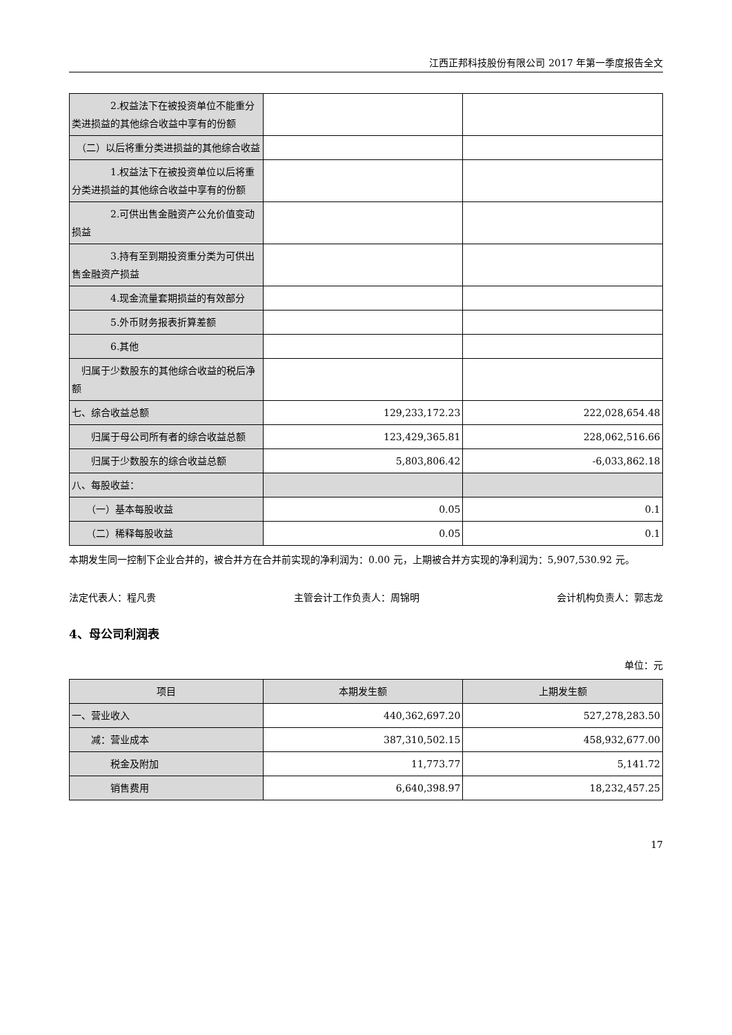江西正邦科技股份有限公司 2017 年第一季度报告全文
| 2.权益法下在被投资单位不能重分类进损益的其他综合收益中享有的份额 | | |
| （二）以后将重分类进损益的其他综合收益 | | |
| 1.权益法下在被投资单位以后将重分类进损益的其他综合收益中享有的份额 | | |
| 2.可供出售金融资产公允价值变动损益 | | |
| 3.持有至到期投资重分类为可供出售金融资产损益 | | |
| 4.现金流量套期损益的有效部分 | | |
| 5.外币财务报表折算差额 | | |
| 6.其他 | | |
| 归属于少数股东的其他综合收益的税后净额 | | |
| 七、综合收益总额 | 129,233,172.23 | 222,028,654.48 |
| 归属于母公司所有者的综合收益总额 | 123,429,365.81 | 228,062,516.66 |
| 归属于少数股东的综合收益总额 | 5,803,806.42 | -6,033,862.18 |
| 八、每股收益： | | |
| （一）基本每股收益 | 0.05 | 0.1 |
| （二）稀释每股收益 | 0.05 | 0.1 |
本期发生同一控制下企业合并的，被合并方在合并前实现的净利润为：0.00 元，上期被合并方实现的净利润为：5,907,530.92 元。
法定代表人：程凡贵 主管会计工作负责人：周锦明 会计机构负责人：郭志龙
4、母公司利润表
单位：元
| 项目 | 本期发生额 | 上期发生额 |
| 一、营业收入 | 440,362,697.20 | 527,278,283.50 |
| 减：营业成本 | 387,310,502.15 | 458,932,677.00 |
| 税金及附加 | 11,773.77 | 5,141.72 |
| 销售费用 | 6,640,398.97 | 18,232,457.25 |
17